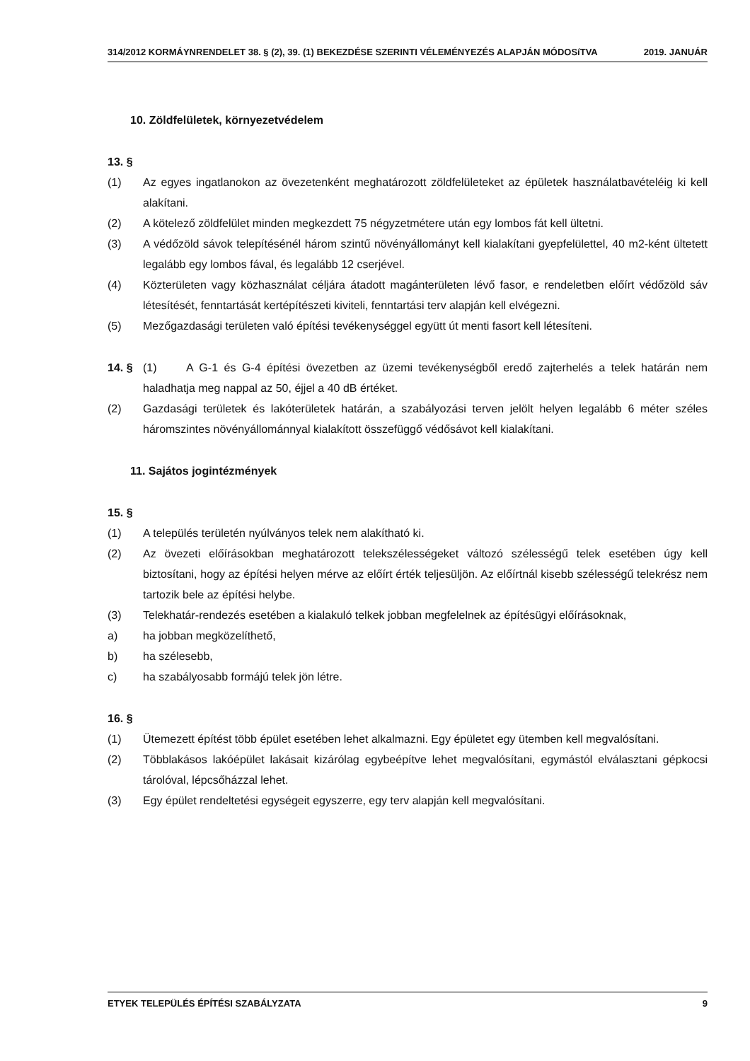314/2012 KORMÁYNRENDELET 38. § (2), 39. (1) BEKEZDÉSE SZERINTI VÉLEMÉNYEZÉS ALAPJÁN MÓDOSíTVA 2019. JANUÁR
10. Zöldfelületek, környezetvédelem
13. §
(1) Az egyes ingatlanokon az övezetenként meghatározott zöldfelületeket az épületek használatbavételéig ki kell alakítani.
(2) A kötelező zöldfelület minden megkezdett 75 négyzetmétere után egy lombos fát kell ültetni.
(3) A védőzöld sávok telepítésénél három szintű növényállományt kell kialakítani gyepfelülettel, 40 m2-ként ültetett legalább egy lombos fával, és legalább 12 cserjével.
(4) Közterületen vagy közhasználat céljára átadott magánterületen lévő fasor, e rendeletben előírt védőzöld sáv létesítését, fenntartását kertépítészeti kiviteli, fenntartási terv alapján kell elvégezni.
(5) Mezőgazdasági területen való építési tevékenységgel együtt út menti fasort kell létesíteni.
14. § (1) A G-1 és G-4 építési övezetben az üzemi tevékenységből eredő zajterhelés a telek határán nem haladhatja meg nappal az 50, éjjel a 40 dB értéket.
(2) Gazdasági területek és lakóterületek határán, a szabályozási terven jelölt helyen legalább 6 méter széles háromszintes növényállománnyal kialakított összefüggő védősávot kell kialakítani.
11. Sajátos jogintézmények
15. §
(1) A település területén nyúlványos telek nem alakítható ki.
(2) Az övezeti előírásokban meghatározott telekszélességeket változó szélességű telek esetében úgy kell biztosítani, hogy az építési helyen mérve az előírt érték teljesüljön. Az előírtnál kisebb szélességű telekrész nem tartozik bele az építési helybe.
(3) Telekhatár-rendezés esetében a kialakuló telkek jobban megfelelnek az építésügyi előírásoknak,
a) ha jobban megközelíthető,
b) ha szélesebb,
c) ha szabályosabb formájú telek jön létre.
16. §
(1) Ütemezett építést több épület esetében lehet alkalmazni. Egy épületet egy ütemben kell megvalósítani.
(2) Többlakásos lakóépület lakásait kizárólag egybeépítve lehet megvalósítani, egymástól elválasztani gépkocsi tárolóval, lépcsőházzal lehet.
(3) Egy épület rendeltetési egységeit egyszerre, egy terv alapján kell megvalósítani.
ETYEK TELEPÜLÉS ÉPÍTÉSI SZABÁLYZATA 9